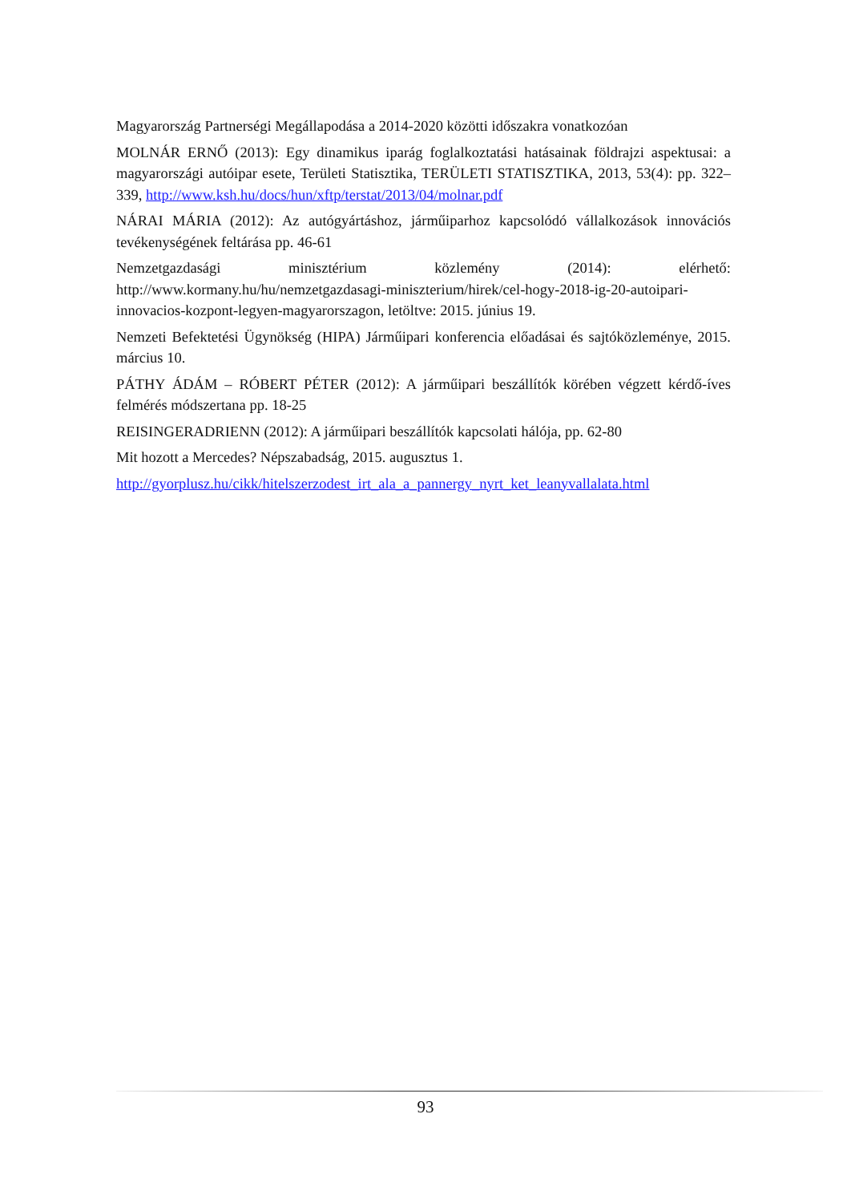Magyarország Partnerségi Megállapodása a 2014-2020 közötti időszakra vonatkozóan
MOLNÁR ERNŐ (2013): Egy dinamikus iparág foglalkoztatási hatásainak földrajzi aspektusai: a magyarországi autóipar esete, Területi Statisztika, TERÜLETI STATISZTIKA, 2013, 53(4): pp. 322–339, http://www.ksh.hu/docs/hun/xftp/terstat/2013/04/molnar.pdf
NÁRAI MÁRIA (2012): Az autógyártáshoz, járműiparhoz kapcsolódó vállalkozások innovációs tevékenységének feltárása pp. 46-61
Nemzetgazdasági minisztérium közlemény (2014): elérhető: http://www.kormany.hu/hu/nemzetgazdasagi-miniszterium/hirek/cel-hogy-2018-ig-20-autoipari-innovacios-kozpont-legyen-magyarorszagon, letöltve: 2015. június 19.
Nemzeti Befektetési Ügynökség (HIPA) Járműipari konferencia előadásai és sajtóközleménye, 2015. március 10.
PÁTHY ÁDÁM – RÓBERT PÉTER (2012): A járműipari beszállítók körében végzett kérdő-íves felmérés módszertana pp. 18-25
REISINGERADRIENN (2012): A járműipari beszállítók kapcsolati hálója, pp. 62-80
Mit hozott a Mercedes? Népszabadság, 2015. augusztus 1.
http://gyorplusz.hu/cikk/hitelszerzodest_irt_ala_a_pannergy_nyrt_ket_leanyvallalata.html
93